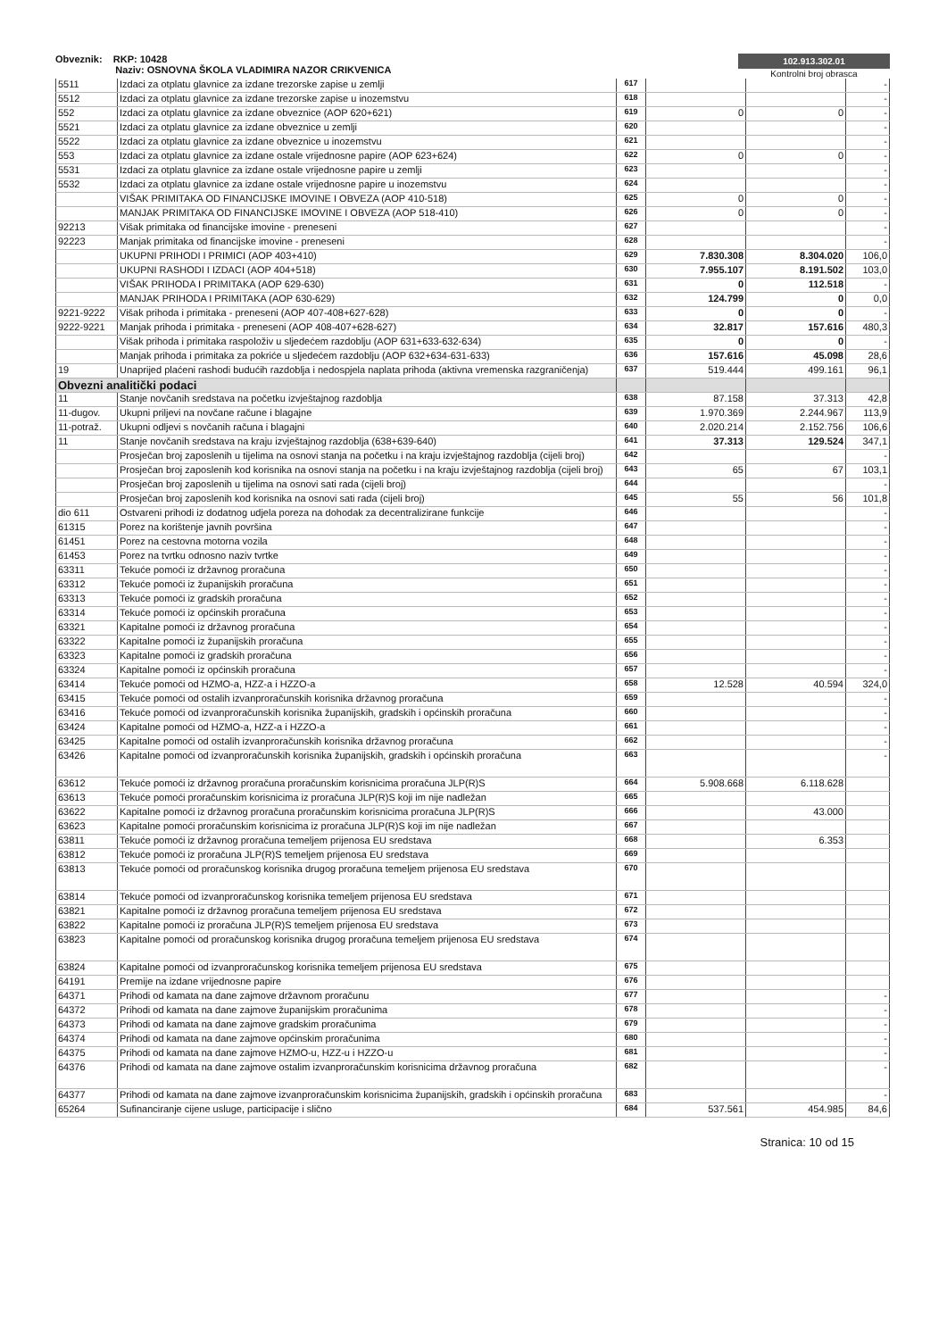Obveznik: RKP: 10428
Naziv: OSNOVNA ŠKOLA VLADIMIRA NAZOR CRIKVENICA
102.913.302.01
Kontrolni broj obrasca
| 5511 | Izdaci za otplatu glavnice za izdane trezorske zapise u zemlji | 617 | | | - |
| 5512 | Izdaci za otplatu glavnice za izdane trezorske zapise u inozemstvu | 618 | | | - |
| 552 | Izdaci za otplatu glavnice za izdane obveznice (AOP 620+621) | 619 | 0 | 0 | - |
| 5521 | Izdaci za otplatu glavnice za izdane obveznice u zemlji | 620 | | | - |
| 5522 | Izdaci za otplatu glavnice za izdane obveznice u inozemstvu | 621 | | | - |
| 553 | Izdaci za otplatu glavnice za izdane ostale vrijednosne papire (AOP 623+624) | 622 | 0 | 0 | - |
| 5531 | Izdaci za otplatu glavnice za izdane ostale vrijednosne papire u zemlji | 623 | | | - |
| 5532 | Izdaci za otplatu glavnice za izdane ostale vrijednosne papire u inozemstvu | 624 | | | - |
| | VIŠAK PRIMITAKA OD FINANCIJSKE IMOVINE I OBVEZA (AOP 410-518) | 625 | 0 | 0 | - |
| | MANJAK PRIMITAKA OD FINANCIJSKE IMOVINE I OBVEZA (AOP 518-410) | 626 | 0 | 0 | - |
| 92213 | Višak primitaka od financijske imovine - preneseni | 627 | | | - |
| 92223 | Manjak primitaka od financijske imovine - preneseni | 628 | | | - |
| | UKUPNI PRIHODI I PRIMICI (AOP 403+410) | 629 | 7.830.308 | 8.304.020 | 106,0 |
| | UKUPNI RASHODI I IZDACI (AOP 404+518) | 630 | 7.955.107 | 8.191.502 | 103,0 |
| | VIŠAK PRIHODA I PRIMITAKA (AOP 629-630) | 631 | 0 | 112.518 | - |
| | MANJAK PRIHODA I PRIMITAKA (AOP 630-629) | 632 | 124.799 | 0 | 0,0 |
| 9221-9222 | Višak prihoda i primitaka - preneseni (AOP 407-408+627-628) | 633 | 0 | 0 | - |
| 9222-9221 | Manjak prihoda i primitaka - preneseni (AOP 408-407+628-627) | 634 | 32.817 | 157.616 | 480,3 |
| | Višak prihoda i primitaka raspoloživ u sljedećem razdoblju (AOP 631+633-632-634) | 635 | 0 | 0 | - |
| | Manjak prihoda i primitaka za pokriće u sljedećem razdoblju (AOP 632+634-631-633) | 636 | 157.616 | 45.098 | 28,6 |
| 19 | Unaprijed plaćeni rashodi budućih razdoblja i nedospjela naplata prihoda (aktivna vremenska razgraničenja) | 637 | 519.444 | 499.161 | 96,1 |
| Obvezni analitički podaci | | | | | |
| 11 | Stanje novčanih sredstava na početku izvještajnog razdoblja | 638 | 87.158 | 37.313 | 42,8 |
| 11-dugov. | Ukupni priljevi na novčane račune i blagajne | 639 | 1.970.369 | 2.244.967 | 113,9 |
| 11-potraž. | Ukupni odljevi s novčanih računa i blagajni | 640 | 2.020.214 | 2.152.756 | 106,6 |
| 11 | Stanje novčanih sredstava na kraju izvještajnog razdoblja (638+639-640) | 641 | 37.313 | 129.524 | 347,1 |
| | Prosječan broj zaposlenih u tijelima na osnovi stanja na početku i na kraju izvještajnog razdoblja (cijeli broj) | 642 | | | - |
| | Prosječan broj zaposlenih kod korisnika na osnovi stanja na početku i na kraju izvještajnog razdoblja (cijeli broj) | 643 | 65 | 67 | 103,1 |
| | Prosječan broj zaposlenih u tijelima na osnovi sati rada (cijeli broj) | 644 | | | - |
| | Prosječan broj zaposlenih kod korisnika na osnovi sati rada (cijeli broj) | 645 | 55 | 56 | 101,8 |
| dio 611 | Ostvareni prihodi iz dodatnog udjela poreza na dohodak za decentralizirane funkcije | 646 | | | - |
| 61315 | Porez na korištenje javnih površina | 647 | | | - |
| 61451 | Porez na cestovna motorna vozila | 648 | | | - |
| 61453 | Porez na tvrtku odnosno naziv tvrtke | 649 | | | - |
| 63311 | Tekuće pomoći iz državnog proračuna | 650 | | | - |
| 63312 | Tekuće pomoći iz županijskih proračuna | 651 | | | - |
| 63313 | Tekuće pomoći iz gradskih proračuna | 652 | | | - |
| 63314 | Tekuće pomoći iz općinskih proračuna | 653 | | | - |
| 63321 | Kapitalne pomoći iz državnog proračuna | 654 | | | - |
| 63322 | Kapitalne pomoći iz županijskih proračuna | 655 | | | - |
| 63323 | Kapitalne pomoći iz gradskih proračuna | 656 | | | - |
| 63324 | Kapitalne pomoći iz općinskih proračuna | 657 | | | - |
| 63414 | Tekuće pomoći od HZMO-a, HZZ-a i HZZO-a | 658 | 12.528 | 40.594 | 324,0 |
| 63415 | Tekuće pomoći od ostalih izvanproračunskih korisnika državnog proračuna | 659 | | | - |
| 63416 | Tekuće pomoći od izvanproračunskih korisnika županijskih, gradskih i općinskih proračuna | 660 | | | - |
| 63424 | Kapitalne pomoći od HZMO-a, HZZ-a i HZZO-a | 661 | | | - |
| 63425 | Kapitalne pomoći od ostalih izvanproračunskih korisnika državnog proračuna | 662 | | | - |
| 63426 | Kapitalne pomoći od izvanproračunskih korisnika županijskih, gradskih i općinskih proračuna | 663 | | | - |
| 63612 | Tekuće pomoći iz državnog proračuna proračunskim korisnicima proračuna JLP(R)S | 664 | 5.908.668 | 6.118.628 | |
| 63613 | Tekuće pomoći proračunskim korisnicima iz proračuna JLP(R)S koji im nije nadležan | 665 | | | |
| 63622 | Kapitalne pomoći iz državnog proračuna proračunskim korisnicima proračuna JLP(R)S | 666 | | 43.000 | |
| 63623 | Kapitalne pomoći proračunskim korisnicima iz proračuna JLP(R)S koji im nije nadležan | 667 | | | |
| 63811 | Tekuće pomoći iz državnog proračuna temeljem prijenosa EU sredstava | 668 | | 6.353 | |
| 63812 | Tekuće pomoći iz proračuna JLP(R)S temeljem prijenosa EU sredstava | 669 | | | |
| 63813 | Tekuće pomoći od proračunskog korisnika drugog proračuna temeljem prijenosa EU sredstava | 670 | | | |
| 63814 | Tekuće pomoći od izvanproračunskog korisnika temeljem prijenosa EU sredstava | 671 | | | |
| 63821 | Kapitalne pomoći iz državnog proračuna temeljem prijenosa EU sredstava | 672 | | | |
| 63822 | Kapitalne pomoći iz proračuna JLP(R)S temeljem prijenosa EU sredstava | 673 | | | |
| 63823 | Kapitalne pomoći od proračunskog korisnika drugog proračuna temeljem prijenosa EU sredstava | 674 | | | |
| 63824 | Kapitalne pomoći od izvanproračunskog korisnika temeljem prijenosa EU sredstava | 675 | | | |
| 64191 | Premije na izdane vrijednosne papire | 676 | | | |
| 64371 | Prihodi od kamata na dane zajmove državnom proračunu | 677 | | | - |
| 64372 | Prihodi od kamata na dane zajmove županijskim proračunima | 678 | | | - |
| 64373 | Prihodi od kamata na dane zajmove gradskim proračunima | 679 | | | - |
| 64374 | Prihodi od kamata na dane zajmove općinskim proračunima | 680 | | | - |
| 64375 | Prihodi od kamata na dane zajmove HZMO-u, HZZ-u i HZZO-u | 681 | | | - |
| 64376 | Prihodi od kamata na dane zajmove ostalim izvanproračunskim korisnicima državnog proračuna | 682 | | | - |
| 64377 | Prihodi od kamata na dane zajmove izvanproračunskim korisnicima županijskih, gradskih i općinskih proračuna | 683 | | | - |
| 65264 | Sufinanciranje cijene usluge, participacije i slično | 684 | 537.561 | 454.985 | 84,6 |
Stranica: 10 od 15